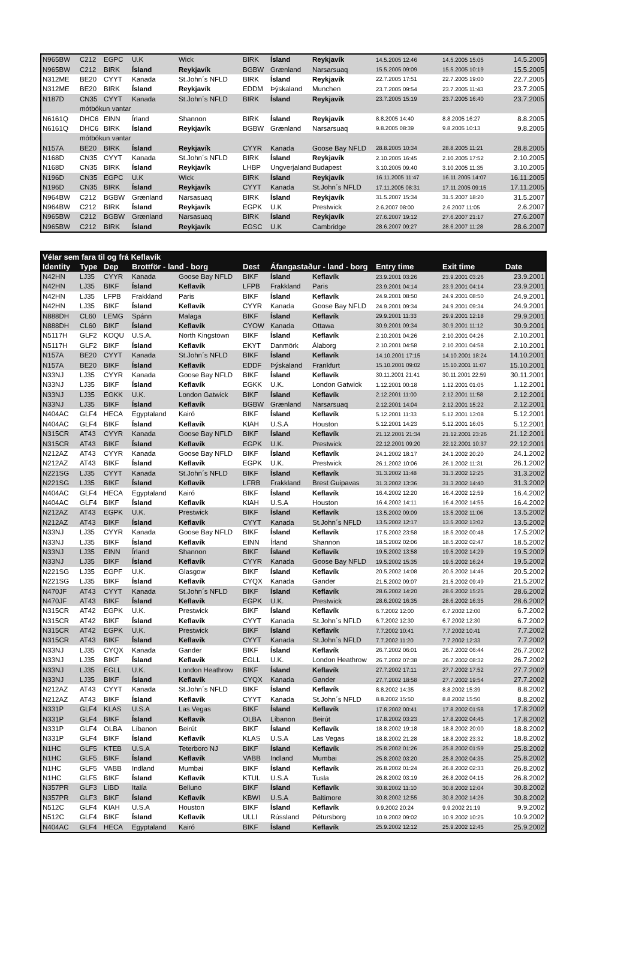| N965BW | C212 | EGPC | U.K | Wick | BIRK | Ísland | Reykjavík | 14.5.2005 12:46 | 14.5.2005 15:05 | 14.5.2005 |
| N965BW | C212 | BIRK | Ísland | Reykjavík | BGBW | Grænland | Narsarsuaq | 15.5.2005 09:09 | 15.5.2005 10:19 | 15.5.2005 |
| N312ME | BE20 | CYYT | Kanada | St.John´s NFLD | BIRK | Ísland | Reykjavík | 22.7.2005 17:51 | 22.7.2005 19:00 | 22.7.2005 |
| N312ME | BE20 | BIRK | Ísland | Reykjavík | EDDM | Þýskaland | Munchen | 23.7.2005 09:54 | 23.7.2005 11:43 | 23.7.2005 |
| N187D | CN35 | CYYT | Kanada | St.John´s NFLD | BIRK | Ísland | Reykjavík | 23.7.2005 15:19 | 23.7.2005 16:40 | 23.7.2005 |
| | mótbókun vantar | | | | | | | | | |
| N6161Q | DHC6 | EINN | Írland | Shannon | BIRK | Ísland | Reykjavík | 8.8.2005 14:40 | 8.8.2005 16:27 | 8.8.2005 |
| N6161Q | DHC6 | BIRK | Ísland | Reykjavík | BGBW | Grænland | Narsarsuaq | 9.8.2005 08:39 | 9.8.2005 10:13 | 9.8.2005 |
| | mótbókun vantar | | | | | | | | | |
| N157A | BE20 | BIRK | Ísland | Reykjavík | CYYR | Kanada | Goose Bay NFLD | 28.8.2005 10:34 | 28.8.2005 11:21 | 28.8.2005 |
| N168D | CN35 | CYYT | Kanada | St.John´s NFLD | BIRK | Ísland | Reykjavík | 2.10.2005 16:45 | 2.10.2005 17:52 | 2.10.2005 |
| N168D | CN35 | BIRK | Ísland | Reykjavík | LHBP | Ungverjaland | Budapest | 3.10.2005 09:40 | 3.10.2005 11:35 | 3.10.2005 |
| N196D | CN35 | EGPC | U.K | Wick | BIRK | Ísland | Reykjavík | 16.11.2005 11:47 | 16.11.2005 14:07 | 16.11.2005 |
| N196D | CN35 | BIRK | Ísland | Reykjavík | CYYT | Kanada | St.John´s NFLD | 17.11.2005 08:31 | 17.11.2005 09:15 | 17.11.2005 |
| N964BW | C212 | BGBW | Grænland | Narsasuaq | BIRK | Ísland | Reykjavík | 31.5.2007 15:34 | 31.5.2007 18:20 | 31.5.2007 |
| N964BW | C212 | BIRK | Ísland | Reykjavík | EGPK | U.K | Prestwick | 2.6.2007 08:00 | 2.6.2007 11:05 | 2.6.2007 |
| N965BW | C212 | BGBW | Grænland | Narsasuaq | BIRK | Ísland | Reykjavík | 27.6.2007 19:12 | 27.6.2007 21:17 | 27.6.2007 |
| N965BW | C212 | BIRK | Ísland | Reykjavík | EGSC | U.K | Cambridge | 28.6.2007 09:27 | 28.6.2007 11:28 | 28.6.2007 |
| Vélar sem fara til og frá Keflavík | | | | | | | | | | |
| --- | --- | --- | --- | --- | --- | --- | --- | --- | --- | --- |
| Identity | Type | Dep | Brottför - land - borg | | Dest | Áfangastaður - land - borg | | Entry time | Exit time | Date |
| N42HN | LJ35 | CYYR | Kanada | Goose Bay NFLD | BIKF | Ísland | Keflavík | 23.9.2001 03:26 | 23.9.2001 03:26 | 23.9.2001 |
| N42HN | LJ35 | BIKF | Ísland | Keflavík | LFPB | Frakkland | Paris | 23.9.2001 04:14 | 23.9.2001 04:14 | 23.9.2001 |
| N42HN | LJ35 | LFPB | Frakkland | Paris | BIKF | Ísland | Keflavík | 24.9.2001 08:50 | 24.9.2001 08:50 | 24.9.2001 |
| N42HN | LJ35 | BIKF | Ísland | Keflavík | CYYR | Kanada | Goose Bay NFLD | 24.9.2001 09:34 | 24.9.2001 09:34 | 24.9.2001 |
| N888DH | CL60 | LEMG | Spánn | Malaga | BIKF | Ísland | Keflavík | 29.9.2001 11:33 | 29.9.2001 12:18 | 29.9.2001 |
| N888DH | CL60 | BIKF | Ísland | Keflavík | CYOW | Kanada | Ottawa | 30.9.2001 09:34 | 30.9.2001 11:12 | 30.9.2001 |
| N5117H | GLF2 | KOQU | U.S.A. | North Kingstown | BIKF | Ísland | Keflavík | 2.10.2001 04:26 | 2.10.2001 04:26 | 2.10.2001 |
| N5117H | GLF2 | BIKF | Ísland | Keflavík | EKYT | Danmörk | Álaborg | 2.10.2001 04:58 | 2.10.2001 04:58 | 2.10.2001 |
| N157A | BE20 | CYYT | Kanada | St.John´s NFLD | BIKF | Ísland | Keflavík | 14.10.2001 17:15 | 14.10.2001 18:24 | 14.10.2001 |
| N157A | BE20 | BIKF | Ísland | Keflavík | EDDF | Þýskaland | Frankfurt | 15.10.2001 09:02 | 15.10.2001 11:07 | 15.10.2001 |
| N33NJ | LJ35 | CYYR | Kanada | Goose Bay NFLD | BIKF | Ísland | Keflavík | 30.11.2001 21:41 | 30.11.2001 22:59 | 30.11.2001 |
| N33NJ | LJ35 | BIKF | Ísland | Keflavík | EGKK | U.K. | London Gatwick | 1.12.2001 00:18 | 1.12.2001 01:05 | 1.12.2001 |
| N33NJ | LJ35 | EGKK | U.K. | London Gatwick | BIKF | Ísland | Keflavík | 2.12.2001 11:00 | 2.12.2001 11:58 | 2.12.2001 |
| N33NJ | LJ35 | BIKF | Ísland | Keflavík | BGBW | Grænland | Narsarsuaq | 2.12.2001 14:04 | 2.12.2001 15:22 | 2.12.2001 |
| N404AC | GLF4 | HECA | Egyptaland | Kairó | BIKF | Ísland | Keflavík | 5.12.2001 11:33 | 5.12.2001 13:08 | 5.12.2001 |
| N404AC | GLF4 | BIKF | Ísland | Keflavík | KIAH | U.S.A | Houston | 5.12.2001 14:23 | 5.12.2001 16:05 | 5.12.2001 |
| N315CR | AT43 | CYYR | Kanada | Goose Bay NFLD | BIKF | Ísland | Keflavík | 21.12.2001 21:34 | 21.12.2001 23:26 | 21.12.2001 |
| N315CR | AT43 | BIKF | Ísland | Keflavík | EGPK | U.K. | Prestwick | 22.12.2001 09:20 | 22.12.2001 10:37 | 22.12.2001 |
| N212AZ | AT43 | CYYR | Kanada | Goose Bay NFLD | BIKF | Ísland | Keflavík | 24.1.2002 18:17 | 24.1.2002 20:20 | 24.1.2002 |
| N212AZ | AT43 | BIKF | Ísland | Keflavík | EGPK | U.K. | Prestwick | 26.1.2002 10:06 | 26.1.2002 11:31 | 26.1.2002 |
| N221SG | LJ35 | CYYT | Kanada | St.John´s NFLD | BIKF | Ísland | Keflavík | 31.3.2002 11:48 | 31.3.2002 12:25 | 31.3.2002 |
| N221SG | LJ35 | BIKF | Ísland | Keflavík | LFRB | Frakkland | Brest Guipavas | 31.3.2002 13:36 | 31.3.2002 14:40 | 31.3.2002 |
| N404AC | GLF4 | HECA | Egyptaland | Kairó | BIKF | Ísland | Keflavík | 16.4.2002 12:20 | 16.4.2002 12:59 | 16.4.2002 |
| N404AC | GLF4 | BIKF | Ísland | Keflavík | KIAH | U.S.A | Houston | 16.4.2002 14:11 | 16.4.2002 14:55 | 16.4.2002 |
| N212AZ | AT43 | EGPK | U.K. | Prestwick | BIKF | Ísland | Keflavík | 13.5.2002 09:09 | 13.5.2002 11:06 | 13.5.2002 |
| N212AZ | AT43 | BIKF | Ísland | Keflavík | CYYT | Kanada | St.John´s NFLD | 13.5.2002 12:17 | 13.5.2002 13:02 | 13.5.2002 |
| N33NJ | LJ35 | CYYR | Kanada | Goose Bay NFLD | BIKF | Ísland | Keflavík | 17.5.2002 23:58 | 18.5.2002 00:48 | 17.5.2002 |
| N33NJ | LJ35 | BIKF | Ísland | Keflavík | EINN | Írland | Shannon | 18.5.2002 02:06 | 18.5.2002 02:47 | 18.5.2002 |
| N33NJ | LJ35 | EINN | Írland | Shannon | BIKF | Ísland | Keflavík | 19.5.2002 13:58 | 19.5.2002 14:29 | 19.5.2002 |
| N33NJ | LJ35 | BIKF | Ísland | Keflavík | CYYR | Kanada | Goose Bay NFLD | 19.5.2002 15:35 | 19.5.2002 16:24 | 19.5.2002 |
| N221SG | LJ35 | EGPF | U.K. | Glasgow | BIKF | Ísland | Keflavík | 20.5.2002 14:08 | 20.5.2002 14:46 | 20.5.2002 |
| N221SG | LJ35 | BIKF | Ísland | Keflavík | CYQX | Kanada | Gander | 21.5.2002 09:07 | 21.5.2002 09:49 | 21.5.2002 |
| N470JF | AT43 | CYYT | Kanada | St.John´s NFLD | BIKF | Ísland | Keflavík | 28.6.2002 14:20 | 28.6.2002 15:25 | 28.6.2002 |
| N470JF | AT43 | BIKF | Ísland | Keflavík | EGPK | U.K. | Prestwick | 28.6.2002 16:35 | 28.6.2002 16:35 | 28.6.2002 |
| N315CR | AT42 | EGPK | U.K. | Prestwick | BIKF | Ísland | Keflavík | 6.7.2002 12:00 | 6.7.2002 12:00 | 6.7.2002 |
| N315CR | AT42 | BIKF | Ísland | Keflavík | CYYT | Kanada | St.John´s NFLD | 6.7.2002 12:30 | 6.7.2002 12:30 | 6.7.2002 |
| N315CR | AT42 | EGPK | U.K. | Prestwick | BIKF | Ísland | Keflavík | 7.7.2002 10:41 | 7.7.2002 10:41 | 7.7.2002 |
| N315CR | AT43 | BIKF | Ísland | Keflavík | CYYT | Kanada | St.John´s NFLD | 7.7.2002 11:20 | 7.7.2002 12:33 | 7.7.2002 |
| N33NJ | LJ35 | CYQX | Kanada | Gander | BIKF | Ísland | Keflavík | 26.7.2002 06:01 | 26.7.2002 06:44 | 26.7.2002 |
| N33NJ | LJ35 | BIKF | Ísland | Keflavík | EGLL | U.K. | London Heathrow | 26.7.2002 07:38 | 26.7.2002 08:32 | 26.7.2002 |
| N33NJ | LJ35 | EGLL | U.K. | London Heathrow | BIKF | Ísland | Keflavík | 27.7.2002 17:11 | 27.7.2002 17:52 | 27.7.2002 |
| N33NJ | LJ35 | BIKF | Ísland | Keflavík | CYQX | Kanada | Gander | 27.7.2002 18:58 | 27.7.2002 19:54 | 27.7.2002 |
| N212AZ | AT43 | CYYT | Kanada | St.John´s NFLD | BIKF | Ísland | Keflavík | 8.8.2002 14:35 | 8.8.2002 15:39 | 8.8.2002 |
| N212AZ | AT43 | BIKF | Ísland | Keflavík | CYYT | Kanada | St.John´s NFLD | 8.8.2002 15:50 | 8.8.2002 15:50 | 8.8.2002 |
| N331P | GLF4 | KLAS | U.S.A | Las Vegas | BIKF | Ísland | Keflavík | 17.8.2002 00:41 | 17.8.2002 01:58 | 17.8.2002 |
| N331P | GLF4 | BIKF | Ísland | Keflavík | OLBA | Líbanon | Beirút | 17.8.2002 03:23 | 17.8.2002 04:45 | 17.8.2002 |
| N331P | GLF4 | OLBA | Líbanon | Beirút | BIKF | Ísland | Keflavík | 18.8.2002 19:18 | 18.8.2002 20:00 | 18.8.2002 |
| N331P | GLF4 | BIKF | Ísland | Keflavík | KLAS | U.S.A | Las Vegas | 18.8.2002 21:28 | 18.8.2002 23:32 | 18.8.2002 |
| N1HC | GLF5 | KTEB | U.S.A | Teterboro NJ | BIKF | Ísland | Keflavík | 25.8.2002 01:26 | 25.8.2002 01:59 | 25.8.2002 |
| N1HC | GLF5 | BIKF | Ísland | Keflavík | VABB | Indland | Mumbai | 25.8.2002 03:20 | 25.8.2002 04:35 | 25.8.2002 |
| N1HC | GLF5 | VABB | Indland | Mumbai | BIKF | Ísland | Keflavík | 26.8.2002 01:24 | 26.8.2002 02:33 | 26.8.2002 |
| N1HC | GLF5 | BIKF | Ísland | Keflavík | KTUL | U.S.A | Tusla | 26.8.2002 03:19 | 26.8.2002 04:15 | 26.8.2002 |
| N357PR | GLF3 | LIBD | Italía | Belluno | BIKF | Ísland | Keflavík | 30.8.2002 11:10 | 30.8.2002 12:04 | 30.8.2002 |
| N357PR | GLF3 | BIKF | Ísland | Keflavík | KBWI | U.S.A | Baltimore | 30.8.2002 12:55 | 30.8.2002 14:26 | 30.8.2002 |
| N512C | GLF4 | KIAH | U.S.A | Houston | BIKF | Ísland | Keflavík | 9.9.2002 20:24 | 9.9.2002 21:19 | 9.9.2002 |
| N512C | GLF4 | BIKF | Ísland | Keflavík | ULLI | Rússland | Pétursborg | 10.9.2002 09:02 | 10.9.2002 10:25 | 10.9.2002 |
| N404AC | GLF4 | HECA | Egyptaland | Kairó | BIKF | Ísland | Keflavík | 25.9.2002 12:12 | 25.9.2002 12:45 | 25.9.2002 |